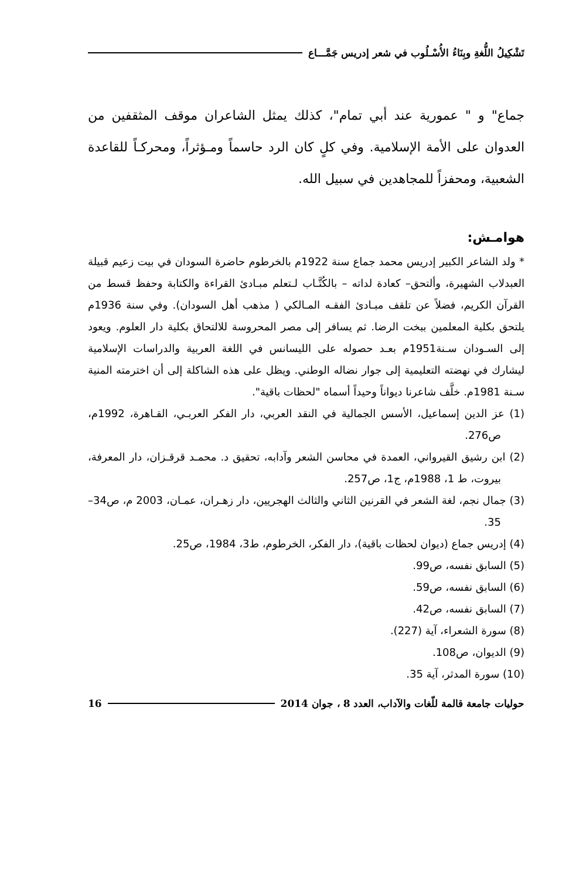تَشْكِيلُ اللُّغةِ وبِنَاءُ الأُسْـلُوب في شعر إدريس جَمَّـــاع
جماع" و " عمورية عند أبي تمام"، كذلك يمثل الشاعران موقف المثقفين من العدوان على الأمة الإسلامية. وفي كلٍ كان الرد حاسماً ومـؤثراً، ومحركـاً للقاعدة الشعبية، ومحفزاً للمجاهدين في سبيل الله.
هوامـش:
* ولد الشاعر الكبير إدريس محمد جماع سنة 1922م بالخرطوم حاضرة السودان في بيت زعيم قبيلة العبدلاب الشهيرة، وألتحق– كعادة لداته – بالكُتَّـاب لـتعلم مبـادئ القراءة والكتابة وحفظ قسط من القرآن الكريم، فضلاً عن تلقف مبـادئ الفقـه المـالكي ( مذهب أهل السودان). وفي سنة 1936م يلتحق بكلية المعلمين ببخت الرضا. ثم يسافر إلى مصر المحروسة للالتحاق بكلية دار العلوم. ويعود إلى السـودان سـنة1951م بعـد حصوله على الليسانس في اللغة العربية والدراسات الإسلامية ليشارك في نهضته التعليمية إلى جوار نضاله الوطني. ويظل على هذه الشاكلة إلى أن اخترمته المنية سـنة 1981م. خلَّف شاعرنا ديواناً وحيداً أسماه "لحظات باقية".
(1) عز الدين إسماعيل، الأسس الجمالية في النقد العربي، دار الفكر العربـي، القـاهرة، 1992م، ص276.
(2) ابن رشيق القيرواني، العمدة في محاسن الشعر وآدابه، تحقيق د. محمـد قرقـزان، دار المعرفة، بيروت، ط 1، 1988م، ج1، ص257.
(3) جمال نجم، لغة الشعر في القرنين الثاني والثالث الهجريين، دار زهـران، عمـان، 2003 م، ص34–35.
(4) إدريس جماع (ديوان لحظات باقية)، دار الفكر، الخرطوم، ط3، 1984، ص25.
(5) السابق نفسه، ص99.
(6) السابق نفسه، ص59.
(7) السابق نفسه، ص42.
(8) سورة الشعراء، آية (227).
(9) الديوان، ص108.
(10) سورة المدثر، آية 35.
حوليات جامعة قالمة للّغات والآداب، العدد 8 ، جوان 2014 16